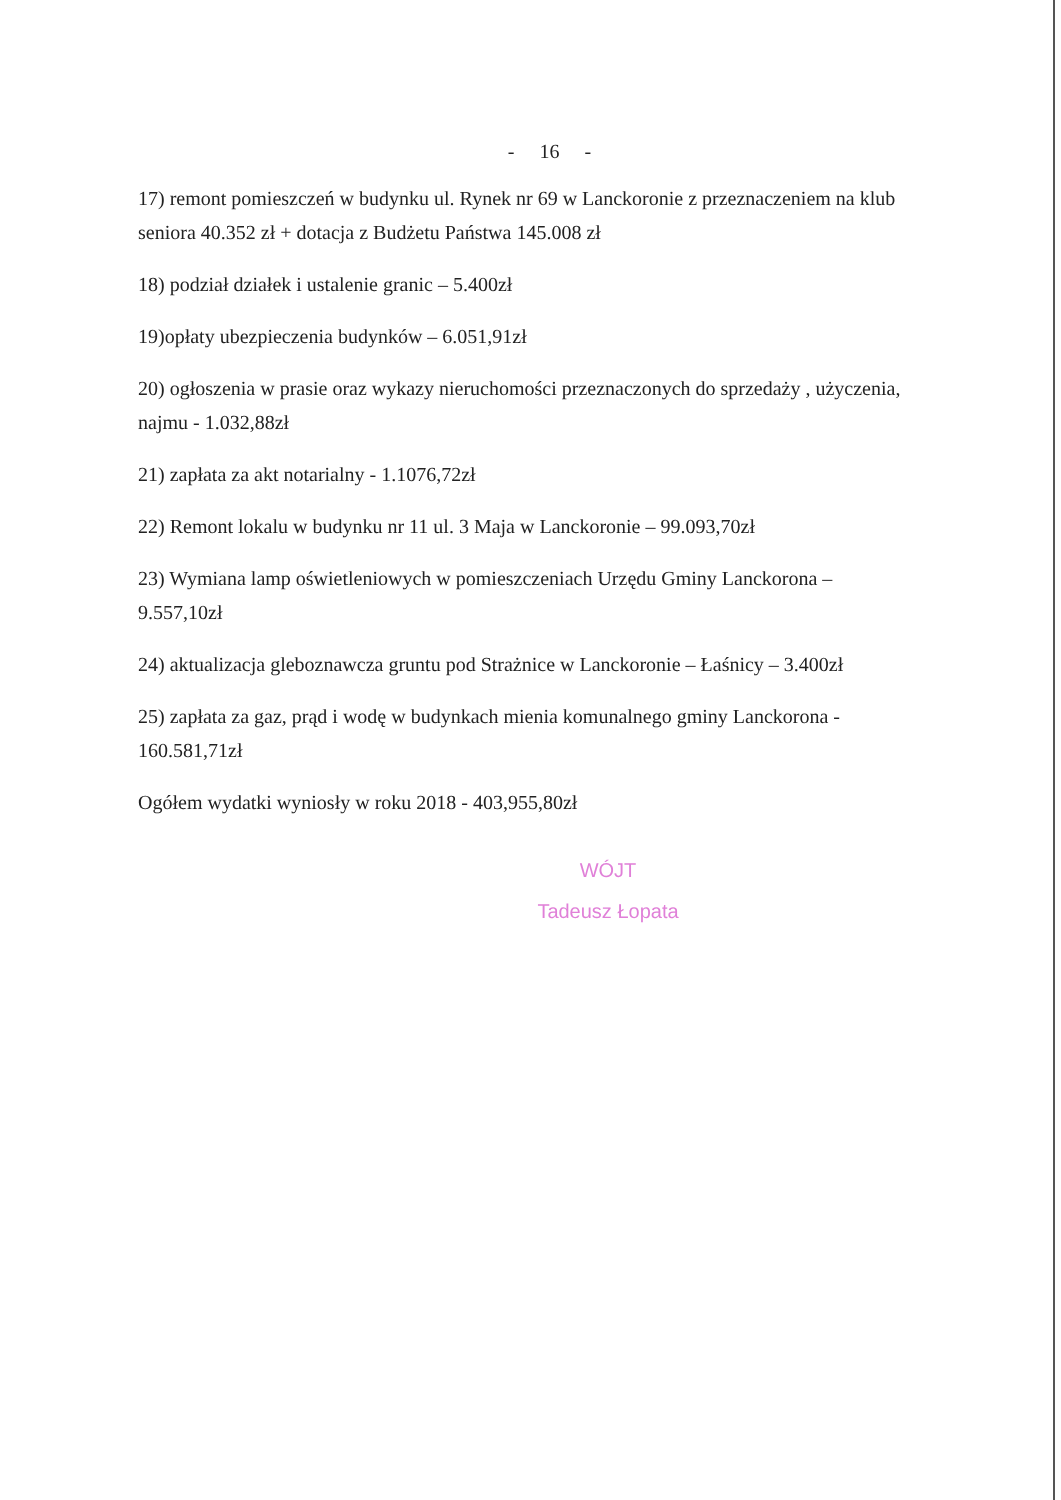- 16 -
17) remont pomieszczeń w budynku ul. Rynek nr 69 w Lanckoronie z przeznaczeniem na klub seniora 40.352 zł + dotacja z Budżetu Państwa 145.008 zł
18) podział działek i ustalenie granic – 5.400zł
19)opłaty ubezpieczenia budynków – 6.051,91zł
20) ogłoszenia w prasie oraz wykazy nieruchomości przeznaczonych do sprzedaży , użyczenia, najmu - 1.032,88zł
21) zapłata za akt notarialny - 1.1076,72zł
22) Remont lokalu w budynku nr 11 ul. 3 Maja w Lanckoronie – 99.093,70zł
23) Wymiana lamp oświetleniowych w pomieszczeniach Urzędu Gminy Lanckorona – 9.557,10zł
24) aktualizacja gleboznawcza gruntu pod Strażnice w Lanckoronie – Łaśnicy – 3.400zł
25) zapłata za gaz, prąd i wodę w budynkach mienia komunalnego gminy Lanckorona - 160.581,71zł
Ogółem wydatki wyniosły w roku 2018 - 403,955,80zł
WÓJT
Tadeusz Łopata